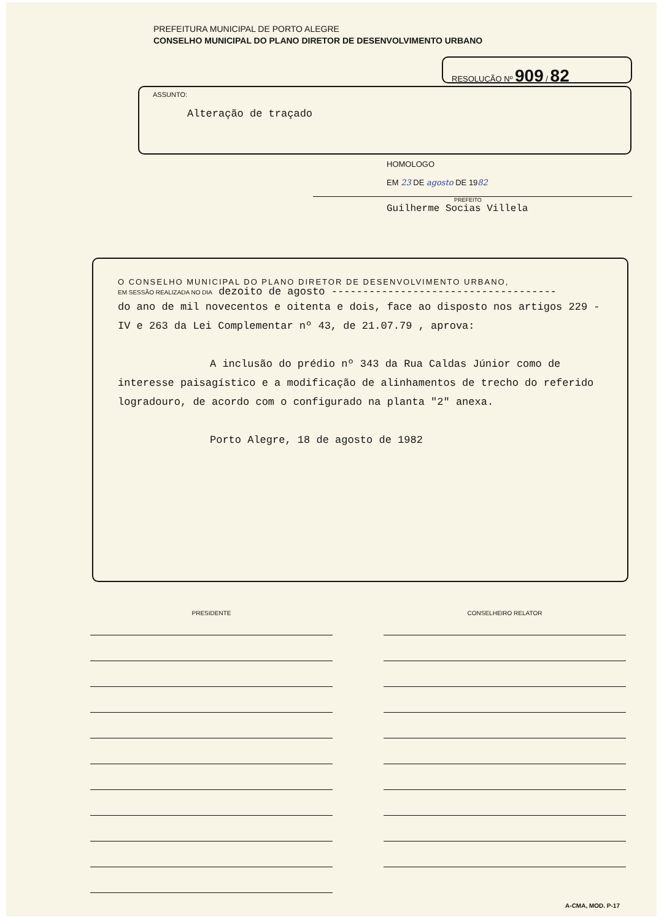PREFEITURA MUNICIPAL DE PORTO ALEGRE
CONSELHO MUNICIPAL DO PLANO DIRETOR DE DESENVOLVIMENTO URBANO
RESOLUÇÃO Nº 909 / 82
ASSUNTO:
Alteração de traçado
HOMOLOGO
EM 23 DE agosto DE 1982
PREFEITO
Guilherme Socias Villela
O CONSELHO MUNICIPAL DO PLANO DIRETOR DE DESENVOLVIMENTO URBANO,
EM SESSÃO REALIZADA NO DIA dezoito de agosto ------------------------------------
do ano de mil novecentos e oitenta e dois, face ao disposto nos artigos 229 - IV e 263 da Lei Complementar nº 43, de 21.07.79 , aprova:
A inclusão do prédio nº 343 da Rua Caldas Júnior como de interesse paisagístico e a modificação de alinhamentos de trecho do referido logradouro, de acordo com o configurado na planta "2" anexa.
Porto Alegre, 18 de agosto de 1982
PRESIDENTE CONSELHEIRO RELATOR
A-CMA, MOD. P-17